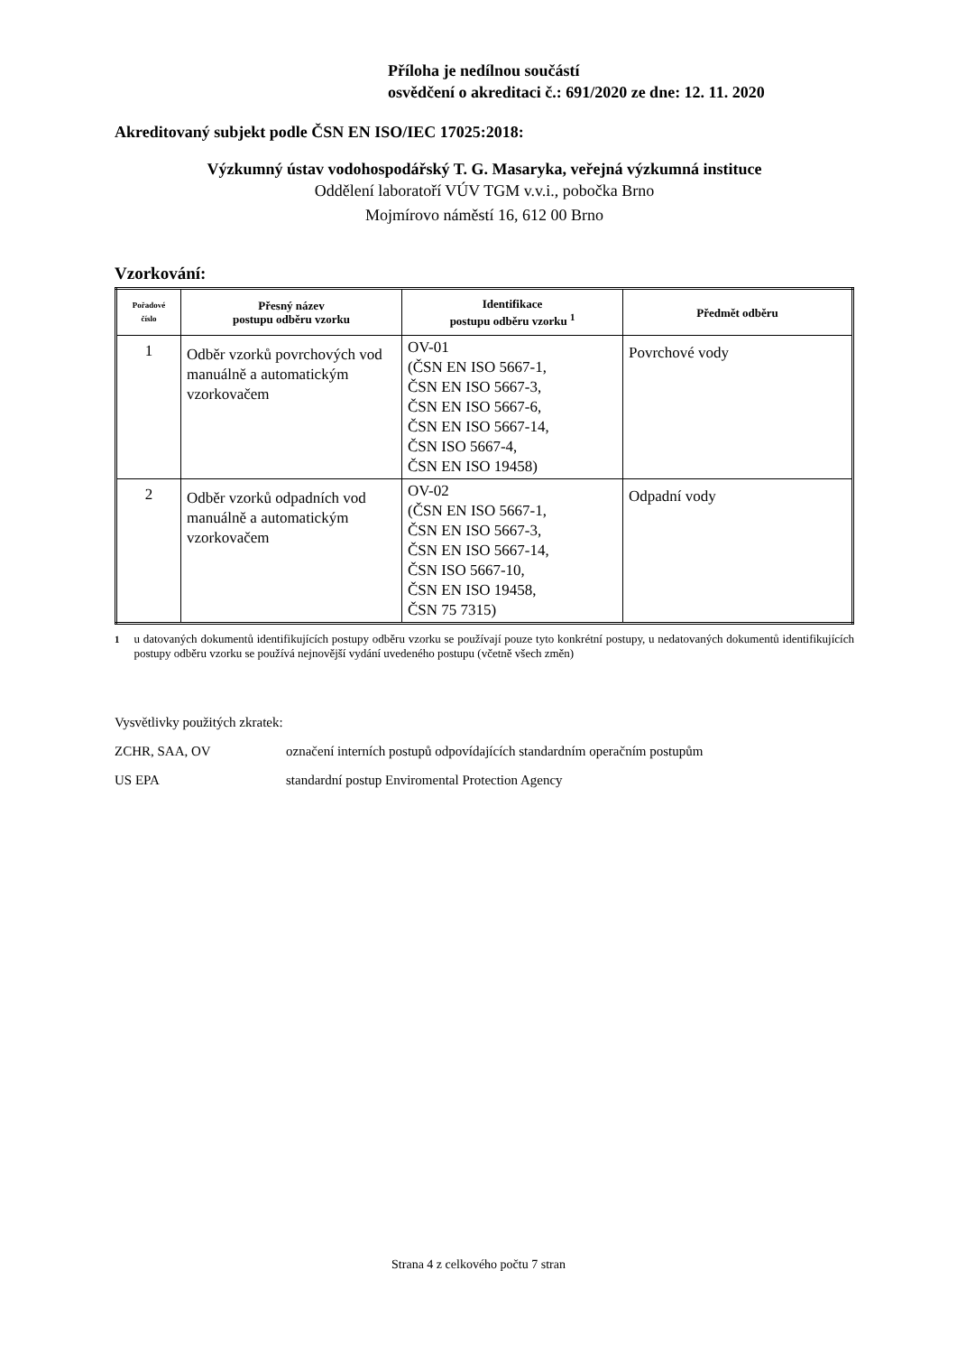Příloha je nedílnou součástí
osvědčení o akreditaci č.: 691/2020 ze dne: 12. 11. 2020
Akreditovaný subjekt podle ČSN EN ISO/IEC 17025:2018:
Výzkumný ústav vodohospodářský T. G. Masaryka, veřejná výzkumná instituce
Oddělení laboratoří VÚV TGM v.v.i., pobočka Brno
Mojmírovo náměstí 16, 612 00 Brno
Vzorkování:
| Pořadové číslo | Přesný název postupu odběru vzorku | Identifikace postupu odběru vzorku <sup>1</sup> | Předmět odběru |
| --- | --- | --- | --- |
| 1 | Odběr vzorků povrchových vod manuálně a automatickým vzorkovačem | OV-01 (ČSN EN ISO 5667-1, ČSN EN ISO 5667-3, ČSN EN ISO 5667-6, ČSN EN ISO 5667-14, ČSN ISO 5667-4, ČSN EN ISO 19458) | Povrchové vody |
| 2 | Odběr vzorků odpadních vod manuálně a automatickým vzorkovačem | OV-02 (ČSN EN ISO 5667-1, ČSN EN ISO 5667-3, ČSN EN ISO 5667-14, ČSN ISO 5667-10, ČSN EN ISO 19458, ČSN 75 7315) | Odpadní vody |
<sup>1</sup> u datovaných dokumentů identifikujících postupy odběru vzorku se používají pouze tyto konkrétní postupy, u nedatovaných dokumentů identifikujících postupy odběru vzorku se používá nejnovější vydání uvedeného postupu (včetně všech změn)
Vysvětlivky použitých zkratek:
ZCHR, SAA, OV označení interních postupů odpovídajících standardním operačním postupům
US EPA standardní postup Enviromental Protection Agency
Strana 4 z celkového počtu 7 stran